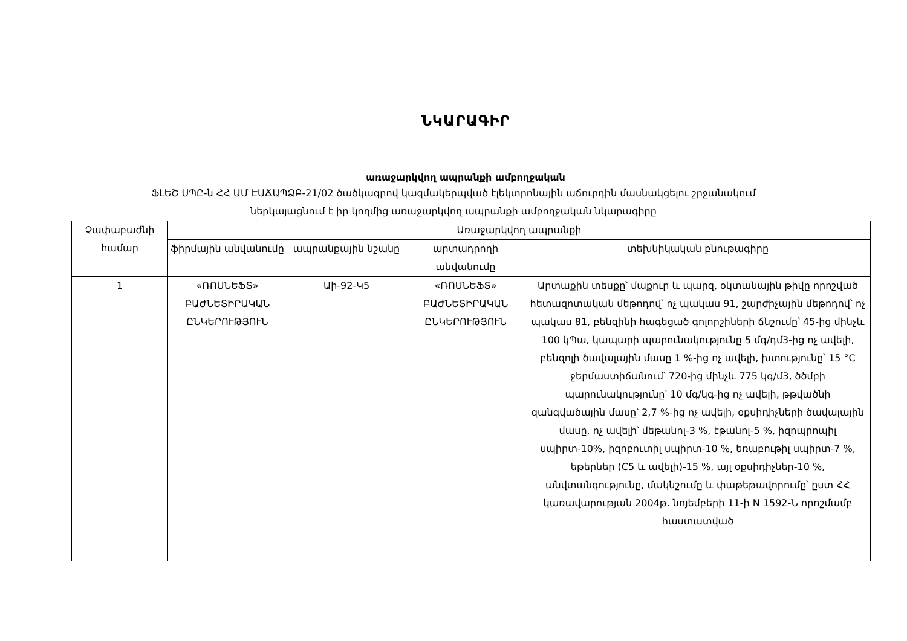ՆԿԱՐԱԳԻՐ
առաջարկվող ապրանքի ամբողջական
ՖԼԵՇ ՍՊԸ-ն ՀՀ ԱՄ ԷԱՃԱՊՁԲ-21/02 ծածկագրով կազմակերպված էլեկտրոնային աճուրդին մասնակցելու շրջանակում
ներկայացնում է իր կողմից առաջարկվող ապրանքի ամբողջական նկարագիրը
| Չափաբաժնի համար | Առաջարկվող ապրանքի | | | |
| --- | --- | --- | --- | --- |
| | ֆիրմային անվանումը | ապրանքային նշանը | արտադրողի անվանումը | տեխնիկական բնութագիրը |
| 1 | «ՌՈՍՆԵՖՏ» ԲԱԺՆԵՏԻՐԱԿԱՆ ԸՆԿԵՐՈՒԹՅՈՒՆ | Աի-92-Կ5 | «ՌՈՍՆԵՖՏ» ԲԱԺՆԵՏԻՐԱԿԱՆ ԸՆԿԵՐՈՒԹՅՈՒՆ | Արտաքին տեսքը՝ մաքուր և պարզ, օկտանային թիվը որոշված հետազոտական մեթոդով՝ ոչ պակաս 91, շարժիչային մեթոդով՝ ոչ պակաս 81, բենզինի հագեցած գոլորշիների ճնշումը՝ 45-ից մինչև 100 կՊա, կապարի պարունակությունը 5 մգ/դմ3-ից ոչ ավելի, բենզոլի ծավալային մասը 1 %-ից ոչ ավելի, խտությունը՝ 15 °C ջերմաստիճանում՝ 720-ից մինչև 775 կգ/մ3, ծծմբի պարունակությունը՝ 10 մգ/կգ-ից ոչ ավելի, թթվածնի զանգվածային մասը՝ 2,7 %-ից ոչ ավելի, օքսիդիչների ծավալային մասը, ոչ ավելի՝ մեթանոլ-3 %, էթանոլ-5 %, իզոպրոպիլ սպիրտ-10%, իզոբուտիլ սպիրտ-10 %, եռաբութիլ սպիրտ-7 %, եթերներ (C5 և ավելի)-15 %, այլ օքսիդիչներ-10 %, անվտանգությունը, մակնշումը և փաթեթավորումը՝ ըստ ՀՀ կառավարության 2004թ. նոյեմբերի 11-ի N 1592-Ն որոշմամբ հաստատված |